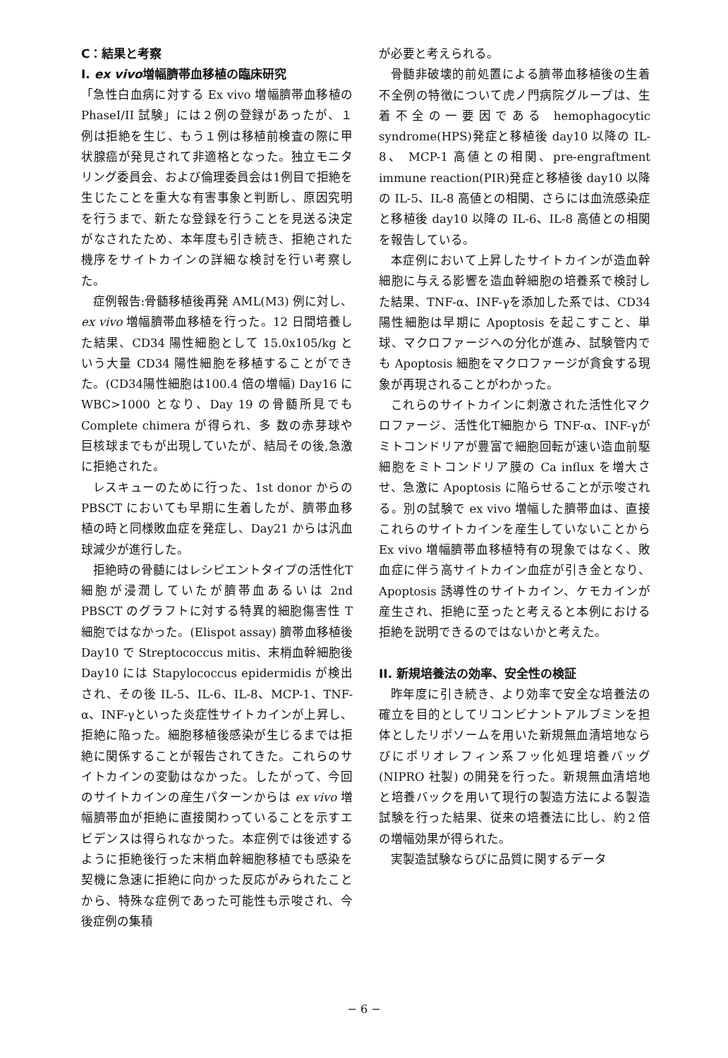C：結果と考察
I. ex vivo増幅臍帯血移植の臨床研究
「急性白血病に対する Ex vivo 増幅臍帯血移植の PhaseI/II 試験」には２例の登録があったが、１例は拒絶を生じ、もう１例は移植前検査の際に甲状腺癌が発見されて非適格となった。独立モニタリング委員会、および倫理委員会は1例目で拒絶を生じたことを重大な有害事象と判断し、原因究明を行うまで、新たな登録を行うことを見送る決定がなされたため、本年度も引き続き、拒絶された機序をサイトカインの詳細な検討を行い考察した。
症例報告:骨髄移植後再発 AML(M3) 例に対し、ex vivo 増幅臍帯血移植を行った。12 日間培養した結果、CD34 陽性細胞として 15.0x105/kg という大量 CD34 陽性細胞を移植することができた。(CD34陽性細胞は100.4 倍の増幅) Day16 に WBC>1000 となり、Day 19 の骨髄所見でも Complete chimera が得られ、多 数の赤芽球や巨核球までもが出現していたが、結局その後,急激に拒絶された。
レスキューのために行った、1st donor からの PBSCT においても早期に生着したが、臍帯血移植の時と同様敗血症を発症し、Day21 からは汎血球減少が進行した。
拒絶時の骨髄にはレシピエントタイプの活性化T細胞が浸潤していたが臍帯血あるいは 2nd PBSCT のグラフトに対する特異的細胞傷害性 T 細胞ではなかった。(Elispot assay) 臍帯血移植後Day10 で Streptococcus mitis、末梢血幹細胞後 Day10 には Stapylococcus epidermidis が検出され、その後 IL-5、IL-6、IL-8、MCP-1、TNF-α、INF-γといった炎症性サイトカインが上昇し、拒絶に陥った。細胞移植後感染が生じるまでは拒絶に関係することが報告されてきた。これらのサイトカインの変動はなかった。したがって、今回のサイトカインの産生パターンからは ex vivo 増幅臍帯血が拒絶に直接関わっていることを示すエビデンスは得られなかった。本症例では後述するように拒絶後行った末梢血幹細胞移植でも感染を契機に急速に拒絶に向かった反応がみられたことから、特殊な症例であった可能性も示唆され、今後症例の集積
が必要と考えられる。
骨髄非破壊的前処置による臍帯血移植後の生着不全例の特徴について虎ノ門病院グループは、生着不全の一要因である hemophagocytic syndrome(HPS)発症と移植後 day10 以降の IL-8、 MCP-1 高値との相関、pre-engraftment immune reaction(PIR)発症と移植後 day10 以降の IL-5、IL-8 高値との相関、さらには血流感染症と移植後 day10 以降の IL-6、IL-8 高値との相関を報告している。
本症例において上昇したサイトカインが造血幹細胞に与える影響を造血幹細胞の培養系で検討した結果、TNF-α、INF-γを添加した系では、CD34 陽性細胞は早期に Apoptosis を起こすこと、単球、マクロファージへの分化が進み、試験管内でも Apoptosis 細胞をマクロファージが貪食する現象が再現されることがわかった。
これらのサイトカインに刺激された活性化マクロファージ、活性化T細胞から TNF-α、INF-γがミトコンドリアが豊富で細胞回転が速い造血前駆細胞をミトコンドリア膜の Ca influx を増大させ、急激に Apoptosis に陥らせることが示唆される。別の試験で ex vivo 増幅した臍帯血は、直接これらのサイトカインを産生していないことから Ex vivo 増幅臍帯血移植特有の現象ではなく、敗血症に伴う高サイトカイン血症が引き金となり、Apoptosis 誘導性のサイトカイン、ケモカインが産生され、拒絶に至ったと考えると本例における拒絶を説明できるのではないかと考えた。
II. 新規培養法の効率、安全性の検証
昨年度に引き続き、より効率で安全な培養法の確立を目的としてリコンビナントアルブミンを担体としたリポソームを用いた新規無血清培地ならびにポリオレフィン系フッ化処理培養バッグ (NIPRO 社製) の開発を行った。新規無血清培地と培養バックを用いて現行の製造方法による製造試験を行った結果、従来の培養法に比し、約２倍の増幅効果が得られた。
実製造試験ならびに品質に関するデータ
− 6 −